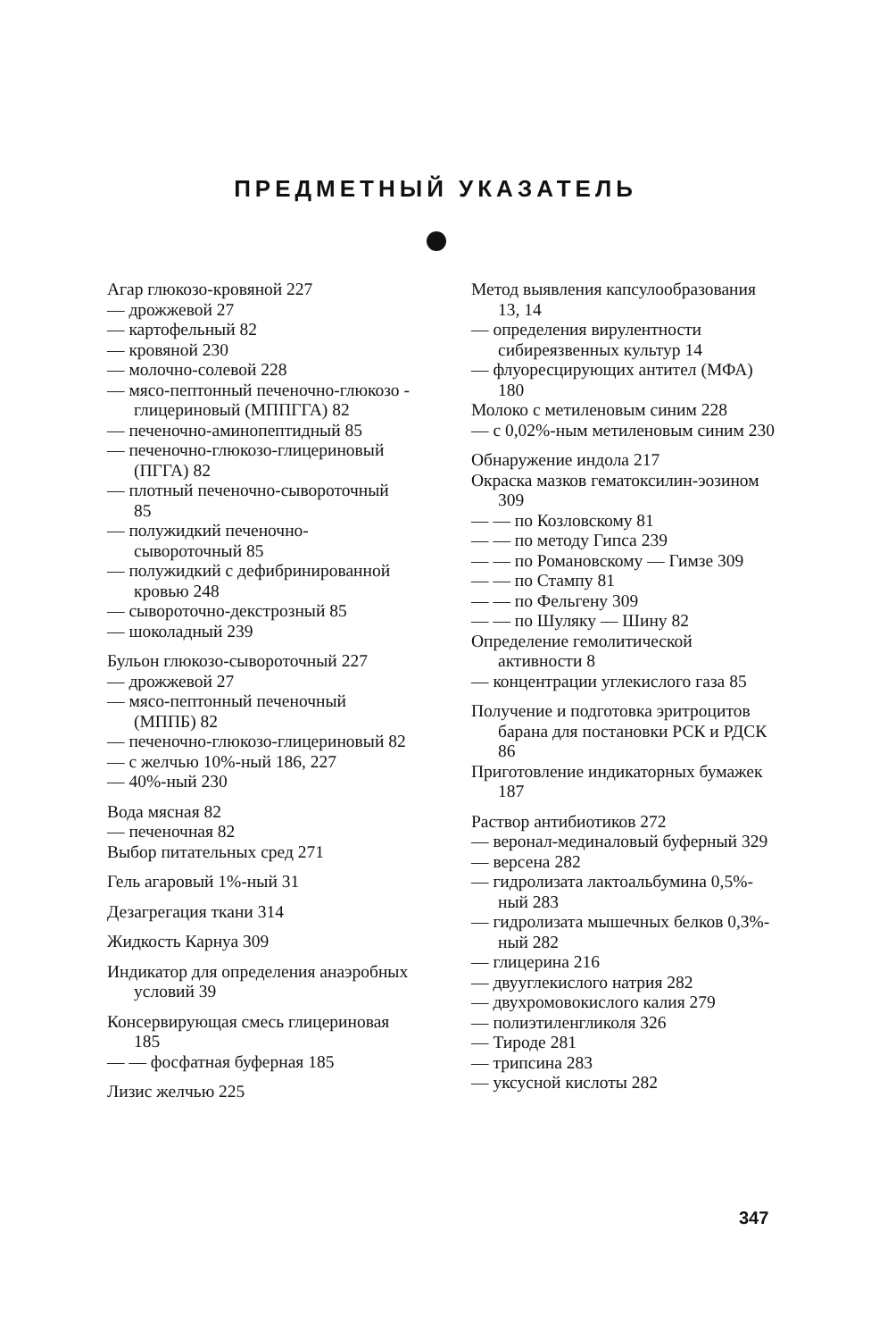ПРЕДМЕТНЫЙ УКАЗАТЕЛЬ
Агар глюкозо-кровяной 227
— дрожжевой 27
— картофельный 82
— кровяной 230
— молочно-солевой 228
— мясо-пептонный печеночно-глюкозо - глицериновый (МППГГА) 82
— печеночно-аминопептидный 85
— печеночно-глюкозо-глицериновый (ПГГА) 82
— плотный печеночно-сывороточный 85
— полужидкий печеночно-сывороточный 85
— полужидкий с дефибринированной кровью 248
— сывороточно-декстрозный 85
— шоколадный 239
Бульон глюкозо-сывороточный 227
— дрожжевой 27
— мясо-пептонный печеночный (МППБ) 82
— печеночно-глюкозо-глицериновый 82
— с желчью 10%-ный 186, 227
— 40%-ный 230
Вода мясная 82
— печеночная 82
Выбор питательных сред 271
Гель агаровый 1%-ный 31
Дезагрегация ткани 314
Жидкость Карнуа 309
Индикатор для определения анаэробных условий 39
Консервирующая смесь глицериновая 185
— — фосфатная буферная 185
Лизис желчью 225
Метод выявления капсулообразования 13, 14
— определения вирулентности сибиреязвенных культур 14
— флуоресцирующих антител (МФА) 180
Молоко с метиленовым синим 228
— с 0,02%-ным метиленовым синим 230
Обнаружение индола 217
Окраска мазков гематоксилин-эозином 309
— — по Козловскому 81
— — по методу Гипса 239
— — по Романовскому — Гимзе 309
— — по Стампу 81
— — по Фельгену 309
— — по Шуляку — Шину 82
Определение гемолитической активности 8
— концентрации углекислого газа 85
Получение и подготовка эритроцитов барана для постановки РСК и РДСК 86
Приготовление индикаторных бумажек 187
Раствор антибиотиков 272
— веронал-мединаловый буферный 329
— версена 282
— гидролизата лактоальбумина 0,5%-ный 283
— гидролизата мышечных белков 0,3%-ный 282
— глицерина 216
— двууглекислого натрия 282
— двухромовокислого калия 279
— полиэтиленгликоля 326
— Тироде 281
— трипсина 283
— уксусной кислоты 282
347